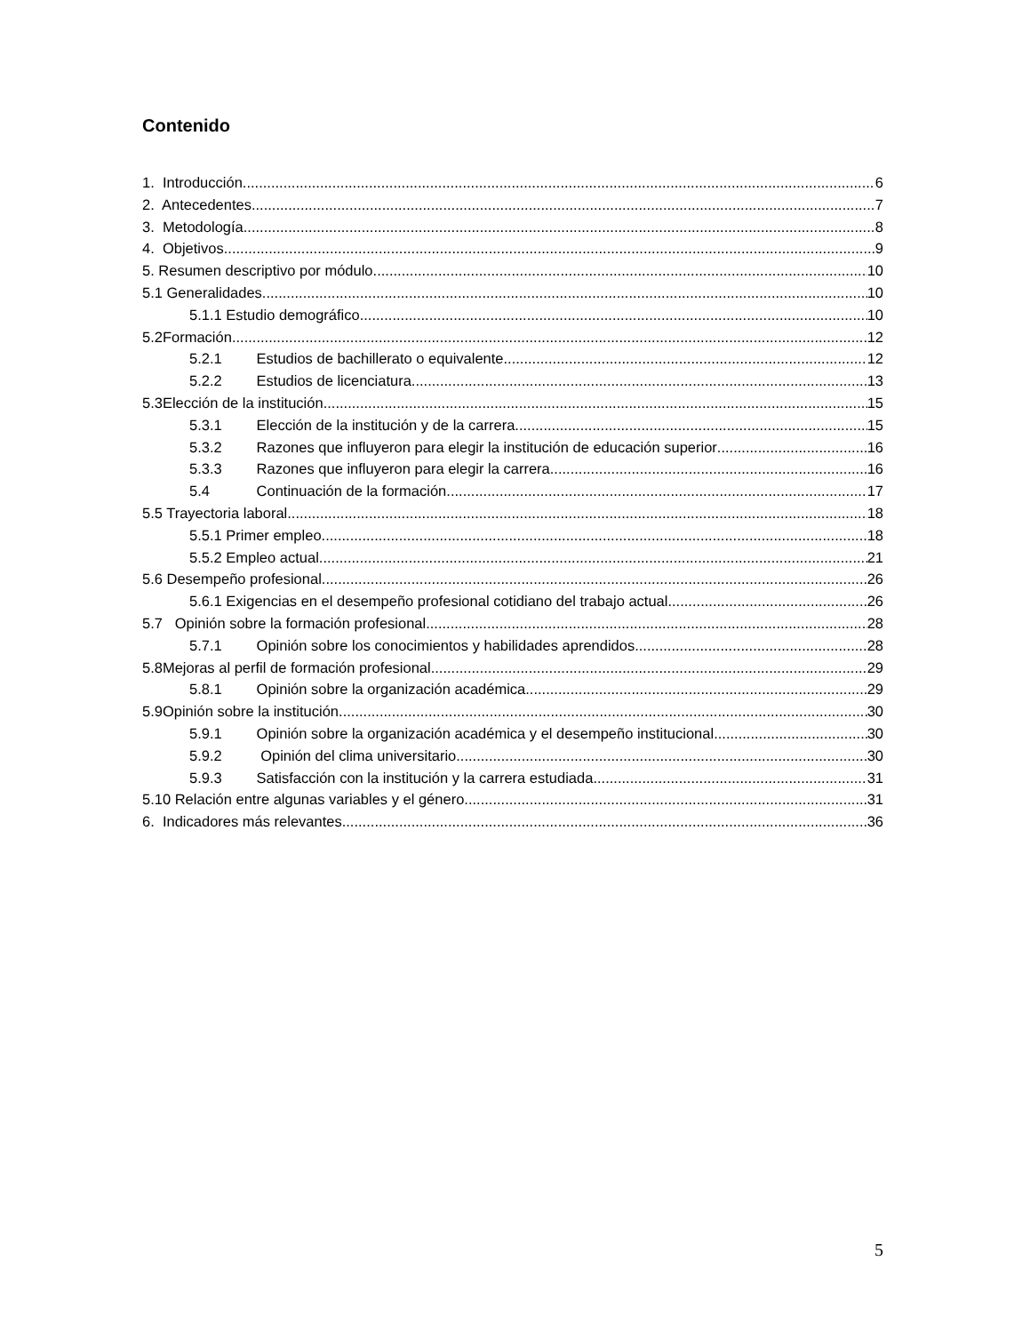Contenido
1. Introducción 6
2. Antecedentes 7
3. Metodología 8
4. Objetivos 9
5. Resumen descriptivo por módulo 10
5.1 Generalidades 10
5.1.1 Estudio demográfico 10
5.2Formación 12
5.2.1 Estudios de bachillerato o equivalente 12
5.2.2 Estudios de licenciatura 13
5.3Elección de la institución 15
5.3.1 Elección de la institución y de la carrera 15
5.3.2 Razones que influyeron para elegir la institución de educación superior 16
5.3.3 Razones que influyeron para elegir la carrera 16
5.4 Continuación de la formación 17
5.5 Trayectoria laboral 18
5.5.1 Primer empleo 18
5.5.2 Empleo actual 21
5.6 Desempeño profesional 26
5.6.1 Exigencias en el desempeño profesional cotidiano del trabajo actual 26
5.7 Opinión sobre la formación profesional 28
5.7.1 Opinión sobre los conocimientos y habilidades aprendidos 28
5.8Mejoras al perfil de formación profesional 29
5.8.1 Opinión sobre la organización académica 29
5.9Opinión sobre la institución 30
5.9.1 Opinión sobre la organización académica y el desempeño institucional 30
5.9.2 Opinión del clima universitario 30
5.9.3 Satisfacción con la institución y la carrera estudiada 31
5.10 Relación entre algunas variables y el género 31
6. Indicadores más relevantes 36
5